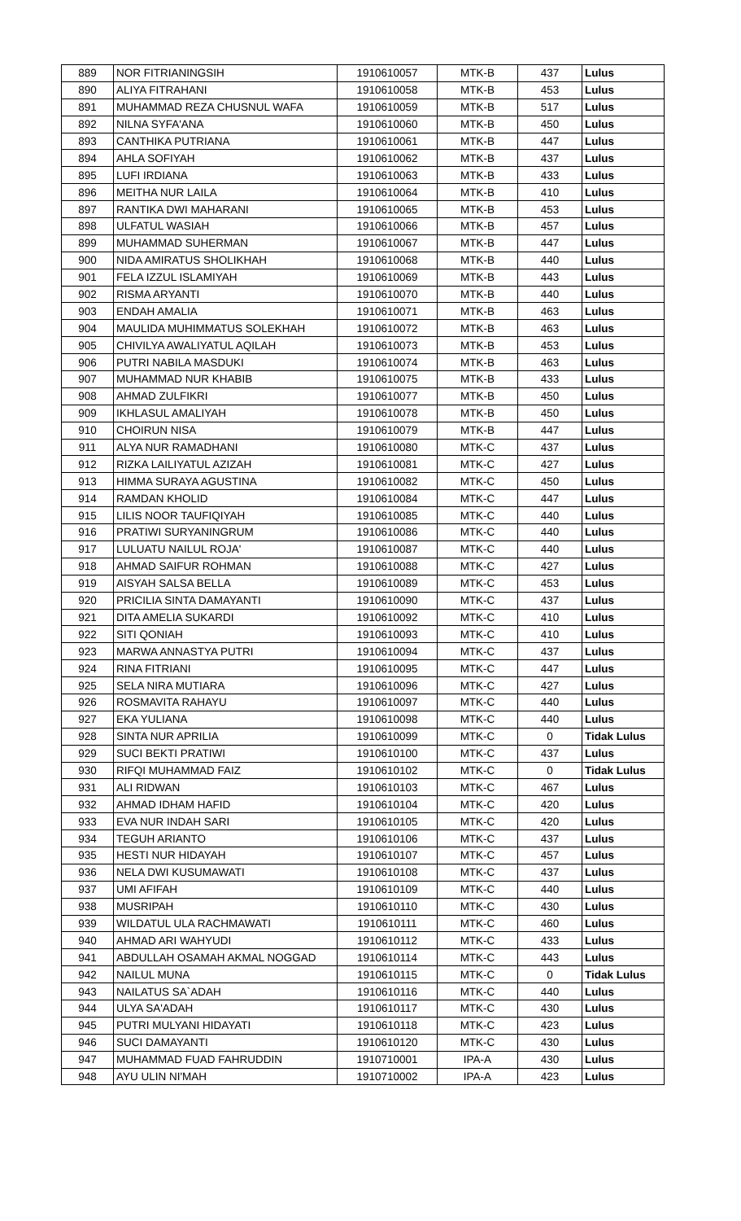| 889 | NOR FITRIANINGSIH | 1910610057 | MTK-B | 437 | Lulus |
| 890 | ALIYA FITRAHANI | 1910610058 | MTK-B | 453 | Lulus |
| 891 | MUHAMMAD REZA CHUSNUL WAFA | 1910610059 | MTK-B | 517 | Lulus |
| 892 | NILNA SYFA'ANA | 1910610060 | MTK-B | 450 | Lulus |
| 893 | CANTHIKA PUTRIANA | 1910610061 | MTK-B | 447 | Lulus |
| 894 | AHLA SOFIYAH | 1910610062 | MTK-B | 437 | Lulus |
| 895 | LUFI IRDIANA | 1910610063 | MTK-B | 433 | Lulus |
| 896 | MEITHA NUR LAILA | 1910610064 | MTK-B | 410 | Lulus |
| 897 | RANTIKA DWI MAHARANI | 1910610065 | MTK-B | 453 | Lulus |
| 898 | ULFATUL WASIAH | 1910610066 | MTK-B | 457 | Lulus |
| 899 | MUHAMMAD SUHERMAN | 1910610067 | MTK-B | 447 | Lulus |
| 900 | NIDA AMIRATUS SHOLIKHAH | 1910610068 | MTK-B | 440 | Lulus |
| 901 | FELA IZZUL ISLAMIYAH | 1910610069 | MTK-B | 443 | Lulus |
| 902 | RISMA ARYANTI | 1910610070 | MTK-B | 440 | Lulus |
| 903 | ENDAH AMALIA | 1910610071 | MTK-B | 463 | Lulus |
| 904 | MAULIDA MUHIMMATUS SOLEKHAH | 1910610072 | MTK-B | 463 | Lulus |
| 905 | CHIVILYA AWALIYATUL AQILAH | 1910610073 | MTK-B | 453 | Lulus |
| 906 | PUTRI NABILA MASDUKI | 1910610074 | MTK-B | 463 | Lulus |
| 907 | MUHAMMAD NUR KHABIB | 1910610075 | MTK-B | 433 | Lulus |
| 908 | AHMAD ZULFIKRI | 1910610077 | MTK-B | 450 | Lulus |
| 909 | IKHLASUL AMALIYAH | 1910610078 | MTK-B | 450 | Lulus |
| 910 | CHOIRUN NISA | 1910610079 | MTK-B | 447 | Lulus |
| 911 | ALYA NUR RAMADHANI | 1910610080 | MTK-C | 437 | Lulus |
| 912 | RIZKA LAILIYATUL AZIZAH | 1910610081 | MTK-C | 427 | Lulus |
| 913 | HIMMA SURAYA AGUSTINA | 1910610082 | MTK-C | 450 | Lulus |
| 914 | RAMDAN KHOLID | 1910610084 | MTK-C | 447 | Lulus |
| 915 | LILIS NOOR TAUFIQIYAH | 1910610085 | MTK-C | 440 | Lulus |
| 916 | PRATIWI SURYANINGRUM | 1910610086 | MTK-C | 440 | Lulus |
| 917 | LULUATU NAILUL ROJA' | 1910610087 | MTK-C | 440 | Lulus |
| 918 | AHMAD SAIFUR ROHMAN | 1910610088 | MTK-C | 427 | Lulus |
| 919 | AISYAH SALSA BELLA | 1910610089 | MTK-C | 453 | Lulus |
| 920 | PRICILIA SINTA DAMAYANTI | 1910610090 | MTK-C | 437 | Lulus |
| 921 | DITA AMELIA SUKARDI | 1910610092 | MTK-C | 410 | Lulus |
| 922 | SITI QONIAH | 1910610093 | MTK-C | 410 | Lulus |
| 923 | MARWA ANNASTYA PUTRI | 1910610094 | MTK-C | 437 | Lulus |
| 924 | RINA FITRIANI | 1910610095 | MTK-C | 447 | Lulus |
| 925 | SELA NIRA MUTIARA | 1910610096 | MTK-C | 427 | Lulus |
| 926 | ROSMAVITA RAHAYU | 1910610097 | MTK-C | 440 | Lulus |
| 927 | EKA YULIANA | 1910610098 | MTK-C | 440 | Lulus |
| 928 | SINTA NUR APRILIA | 1910610099 | MTK-C | 0 | Tidak Lulus |
| 929 | SUCI BEKTI PRATIWI | 1910610100 | MTK-C | 437 | Lulus |
| 930 | RIFQI MUHAMMAD FAIZ | 1910610102 | MTK-C | 0 | Tidak Lulus |
| 931 | ALI RIDWAN | 1910610103 | MTK-C | 467 | Lulus |
| 932 | AHMAD IDHAM HAFID | 1910610104 | MTK-C | 420 | Lulus |
| 933 | EVA NUR INDAH SARI | 1910610105 | MTK-C | 420 | Lulus |
| 934 | TEGUH ARIANTO | 1910610106 | MTK-C | 437 | Lulus |
| 935 | HESTI NUR HIDAYAH | 1910610107 | MTK-C | 457 | Lulus |
| 936 | NELA DWI KUSUMAWATI | 1910610108 | MTK-C | 437 | Lulus |
| 937 | UMI AFIFAH | 1910610109 | MTK-C | 440 | Lulus |
| 938 | MUSRIPAH | 1910610110 | MTK-C | 430 | Lulus |
| 939 | WILDATUL ULA RACHMAWATI | 1910610111 | MTK-C | 460 | Lulus |
| 940 | AHMAD ARI WAHYUDI | 1910610112 | MTK-C | 433 | Lulus |
| 941 | ABDULLAH OSAMAH AKMAL NOGGAD | 1910610114 | MTK-C | 443 | Lulus |
| 942 | NAILUL MUNA | 1910610115 | MTK-C | 0 | Tidak Lulus |
| 943 | NAILATUS SA`ADAH | 1910610116 | MTK-C | 440 | Lulus |
| 944 | ULYA SA'ADAH | 1910610117 | MTK-C | 430 | Lulus |
| 945 | PUTRI MULYANI HIDAYATI | 1910610118 | MTK-C | 423 | Lulus |
| 946 | SUCI DAMAYANTI | 1910610120 | MTK-C | 430 | Lulus |
| 947 | MUHAMMAD FUAD FAHRUDDIN | 1910710001 | IPA-A | 430 | Lulus |
| 948 | AYU ULIN NI'MAH | 1910710002 | IPA-A | 423 | Lulus |